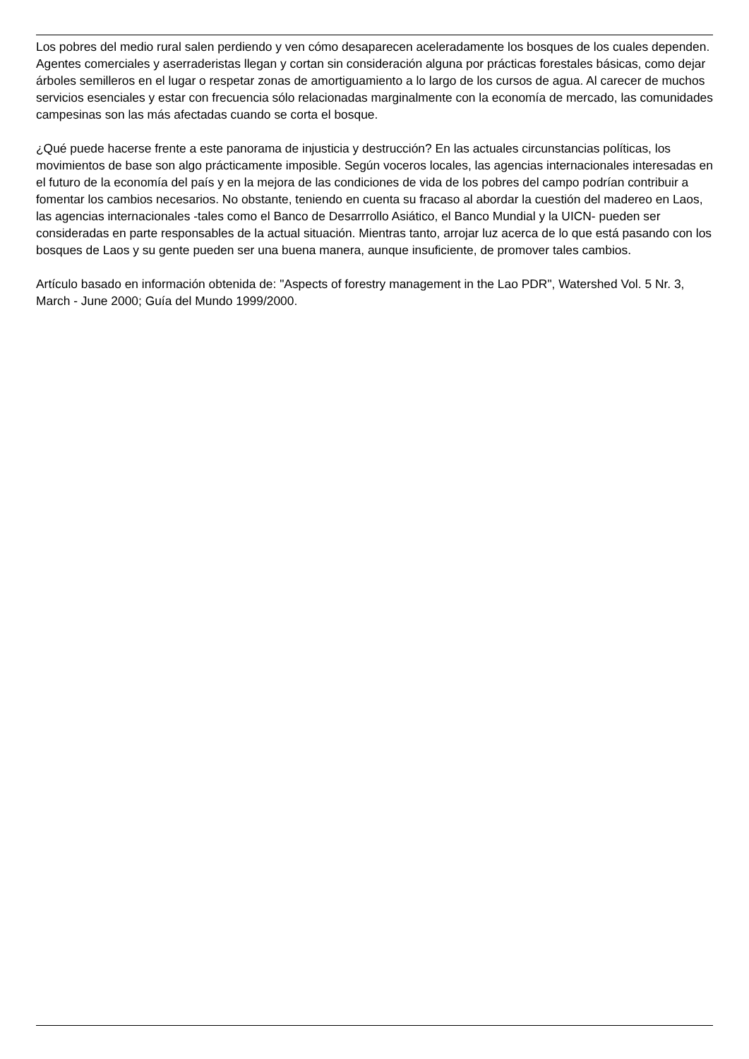Los pobres del medio rural salen perdiendo y ven cómo desaparecen aceleradamente los bosques de los cuales dependen. Agentes comerciales y aserraderistas llegan y cortan sin consideración alguna por prácticas forestales básicas, como dejar árboles semilleros en el lugar o respetar zonas de amortiguamiento a lo largo de los cursos de agua. Al carecer de muchos servicios esenciales y estar con frecuencia sólo relacionadas marginalmente con la economía de mercado, las comunidades campesinas son las más afectadas cuando se corta el bosque.
¿Qué puede hacerse frente a este panorama de injusticia y destrucción? En las actuales circunstancias políticas, los movimientos de base son algo prácticamente imposible. Según voceros locales, las agencias internacionales interesadas en el futuro de la economía del país y en la mejora de las condiciones de vida de los pobres del campo podrían contribuir a fomentar los cambios necesarios. No obstante, teniendo en cuenta su fracaso al abordar la cuestión del madereo en Laos, las agencias internacionales -tales como el Banco de Desarrrollo Asiático, el Banco Mundial y la UICN- pueden ser consideradas en parte responsables de la actual situación. Mientras tanto, arrojar luz acerca de lo que está pasando con los bosques de Laos y su gente pueden ser una buena manera, aunque insuficiente, de promover tales cambios.
Artículo basado en información obtenida de: "Aspects of forestry management in the Lao PDR", Watershed Vol. 5 Nr. 3, March - June 2000; Guía del Mundo 1999/2000.